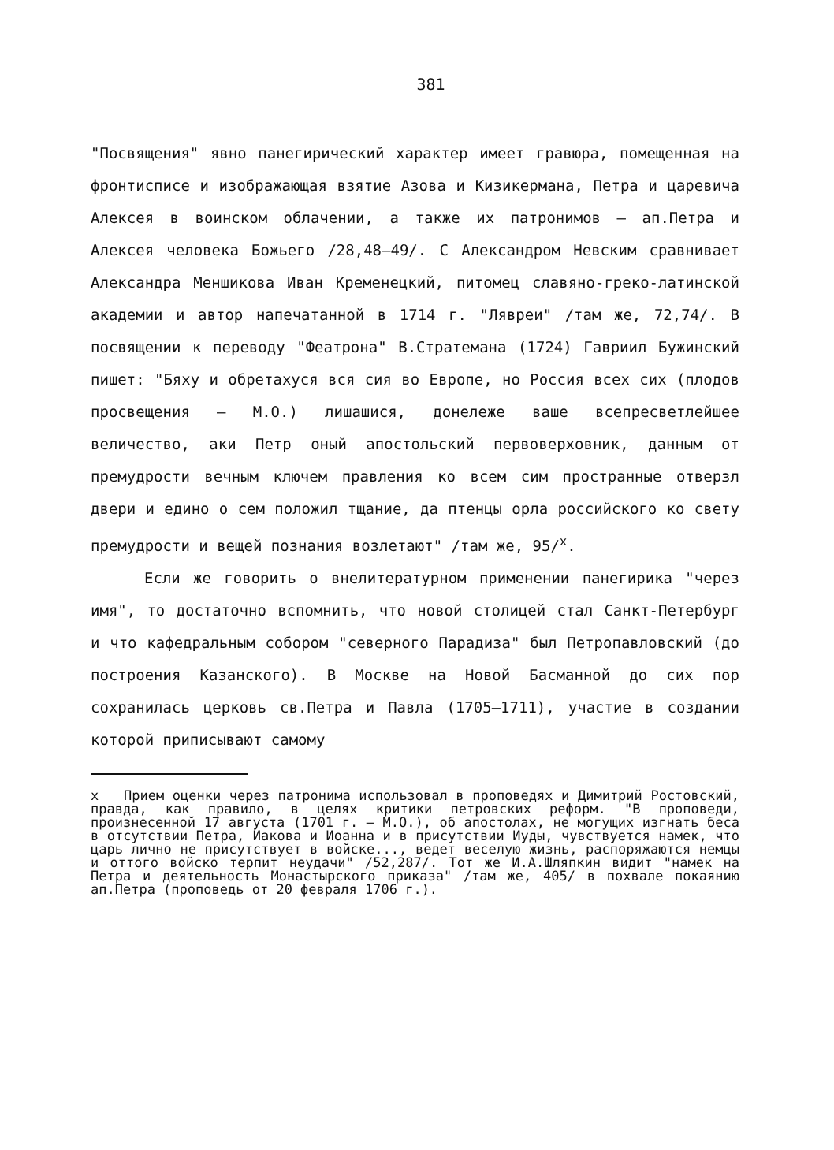381
"Посвящения" явно панегирический характер имеет гравюра, помещенная на фронтисписе и изображающая взятие Азова и Кизикермана, Петра и царевича Алексея в воинском облачении, а также их патронимов – ап.Петра и Алексея человека Божьего /28,48–49/. С Александром Невским сравнивает Александра Меншикова Иван Кременецкий, питомец славяно-греко-латинской академии и автор напечатанной в 1714 г. "Лявреи" /там же, 72,74/. В посвящении к переводу "Феатрона" В.Стратемана (1724) Гавриил Бужинский пишет: "Бяху и обретахуся вся сия во Европе, но Россия всех сих (плодов просвещения – М.О.) лишашися, донележе ваше всепресветлейшее величество, аки Петр оный апостольский первоверховник, данным от премудрости вечным ключем правления ко всем сим пространные отверзл двери и едино о сем положил тщание, да птенцы орла российского ко свету премудрости и вещей познания возлетают" /там же, 95/<sup>х</sup>.
Если же говорить о внелитературном применении панегирика "через имя", то достаточно вспомнить, что новой столицей стал Санкт-Петербург и что кафедральным собором "северного Парадиза" был Петропавловский (до построения Казанского). В Москве на Новой Басманной до сих пор сохранилась церковь св.Петра и Павла (1705–1711), участие в создании которой приписывают самому
х Прием оценки через патронима использовал в проповедях и Димитрий Ростовский, правда, как правило, в целях критики петровских реформ. "В проповеди, произнесенной 17 августа (1701 г. – М.О.), об апостолах, не могущих изгнать беса в отсутствии Петра, Иакова и Иоанна и в присутствии Иуды, чувствуется намек, что царь лично не присутствует в войске..., ведет веселую жизнь, распоряжаются немцы и оттого войско терпит неудачи" /52,287/. Тот же И.А.Шляпкин видит "намек на Петра и деятельность Монастырского приказа" /там же, 405/ в похвале покаянию ап.Петра (проповедь от 20 февраля 1706 г.).